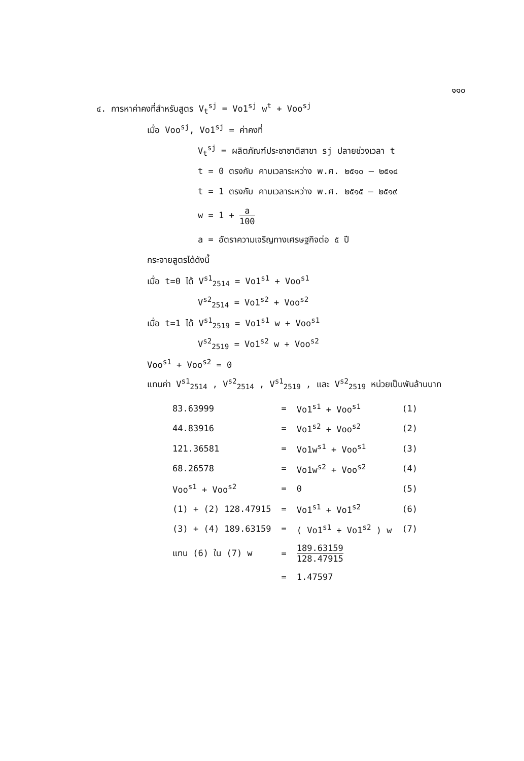๑๑๐
๔. การหาค่าคงที่สำหรับสูตร V<sub>t</sub><sup>sj</sup> = Vo1<sup>sj</sup> w<sup>t</sup> + Voo<sup>sj</sup>
เมื่อ Voo<sup>sj</sup>, Vo1<sup>sj</sup> = ค่าคงที่
V<sub>t</sub><sup>sj</sup> = ผลิตภัณฑ์ประชาชาติสาขา sj ปลายช่วงเวลา t
t = 0 ตรงกับ คาบเวลาระหว่าง พ.ศ. ๒๕๑๐ – ๒๕๑๔
t = 1 ตรงกับ คาบเวลาระหว่าง พ.ศ. ๒๕๑๕ – ๒๕๑๙
w = 1 + a 100
a = อัตราความเจริญทางเศรษฐกิจต่อ ๕ ปี
กระจายสูตรได้ดังนี้
เมื่อ t=0 ได้ V<sup>s1</sup><sub>2514</sub> = Vo1<sup>s1</sup> + Voo<sup>s1</sup>
V<sup>s2</sup><sub>2514</sub> = Vo1<sup>s2</sup> + Voo<sup>s2</sup>
เมื่อ t=1 ได้ V<sup>s1</sup><sub>2519</sub> = Vo1<sup>s1</sup> w + Voo<sup>s1</sup>
V<sup>s2</sup><sub>2519</sub> = Vo1<sup>s2</sup> w + Voo<sup>s2</sup>
Voo<sup>s1</sup> + Voo<sup>s2</sup> = 0
แทนค่า V<sup>s1</sup><sub>2514</sub> , V<sup>s2</sup><sub>2514</sub> , V<sup>s1</sup><sub>2519</sub> , และ V<sup>s2</sup><sub>2519</sub> หน่วยเป็นพันล้านบาท
| 83.63999 | = | Vo1<sup>s1</sup> + Voo<sup>s1</sup> | (1) |
| 44.83916 | = | Vo1<sup>s2</sup> + Voo<sup>s2</sup> | (2) |
| 121.36581 | = | Vo1w<sup>s1</sup> + Voo<sup>s1</sup> | (3) |
| 68.26578 | = | Vo1w<sup>s2</sup> + Voo<sup>s2</sup> | (4) |
| Voo<sup>s1</sup> + Voo<sup>s2</sup> | = | 0 | (5) |
| (1) + (2) 128.47915 | = | Vo1<sup>s1</sup> + Vo1<sup>s2</sup> | (6) |
| (3) + (4) 189.63159 | = | ( Vo1<sup>s1</sup> + Vo1<sup>s2</sup> ) w | (7) |
| แทน (6) ใน (7) w | = | 189.63159 128.47915 | |
| | = | 1.47597 | |